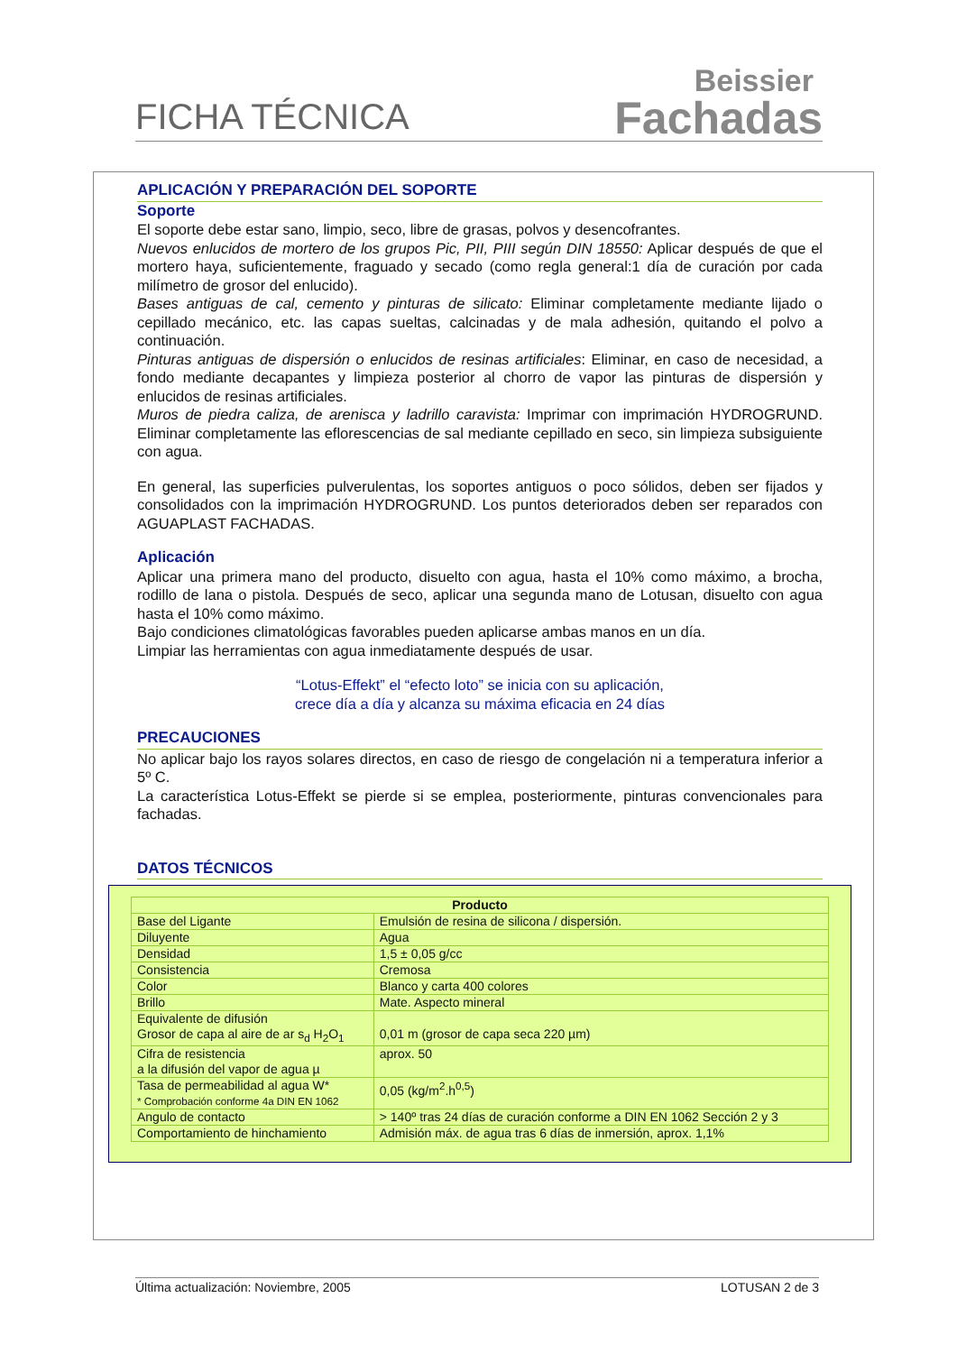FICHA TÉCNICA
Beissier
Fachadas
APLICACIÓN Y PREPARACIÓN DEL SOPORTE
Soporte
El soporte debe estar sano, limpio, seco, libre de grasas, polvos y desencofrantes.
Nuevos enlucidos de mortero de los grupos Pic, PII, PIII según DIN 18550: Aplicar después de que el mortero haya, suficientemente, fraguado y secado (como regla general:1 día de curación por cada milímetro de grosor del enlucido).
Bases antiguas de cal, cemento y pinturas de silicato: Eliminar completamente mediante lijado o cepillado mecánico, etc. las capas sueltas, calcinadas y de mala adhesión, quitando el polvo a continuación.
Pinturas antiguas de dispersión o enlucidos de resinas artificiales: Eliminar, en caso de necesidad, a fondo mediante decapantes y limpieza posterior al chorro de vapor las pinturas de dispersión y enlucidos de resinas artificiales.
Muros de piedra caliza, de arenisca y ladrillo caravista: Imprimar con imprimación HYDROGRUND. Eliminar completamente las eflorescencias de sal mediante cepillado en seco, sin limpieza subsiguiente con agua.
En general, las superficies pulverulentas, los soportes antiguos o poco sólidos, deben ser fijados y consolidados con la imprimación HYDROGRUND. Los puntos deteriorados deben ser reparados con AGUAPLAST FACHADAS.
Aplicación
Aplicar una primera mano del producto, disuelto con agua, hasta el 10% como máximo, a brocha, rodillo de lana o pistola. Después de seco, aplicar una segunda mano de Lotusan, disuelto con agua hasta el 10% como máximo.
Bajo condiciones climatológicas favorables pueden aplicarse ambas manos en un día.
Limpiar las herramientas con agua inmediatamente después de usar.
“Lotus-Effekt” el “efecto loto” se inicia con su aplicación,
crece día a día y alcanza su máxima eficacia en 24 días
PRECAUCIONES
No aplicar bajo los rayos solares directos, en caso de riesgo de congelación ni a temperatura inferior a 5º C.
La característica Lotus-Effekt se pierde si se emplea, posteriormente, pinturas convencionales para fachadas.
DATOS TÉCNICOS
| Producto | |
| --- | --- |
| Base del Ligante | Emulsión de resina de silicona / dispersión. |
| Diluyente | Agua |
| Densidad | 1,5 ± 0,05 g/cc |
| Consistencia | Cremosa |
| Color | Blanco y carta 400 colores |
| Brillo | Mate. Aspecto mineral |
| Equivalente de difusión Grosor de capa al aire de ar s<sub>d</sub> H<sub>2</sub>O<sub>1</sub> | 0,01 m (grosor de capa seca 220 µm) |
| Cifra de resistencia a la difusión del vapor de agua µ | aprox. 50 |
| Tasa de permeabilidad al agua W* * Comprobación conforme 4a DIN EN 1062 | 0,05 (kg/m<sup>2</sup>.h<sup>0,5</sup>) |
| Angulo de contacto | > 140º tras 24 días de curación conforme a DIN EN 1062 Sección 2 y 3 |
| Comportamiento de hinchamiento | Admisión máx. de agua tras 6 días de inmersión, aprox. 1,1% |
Última actualización: Noviembre, 2005 LOTUSAN 2 de 3